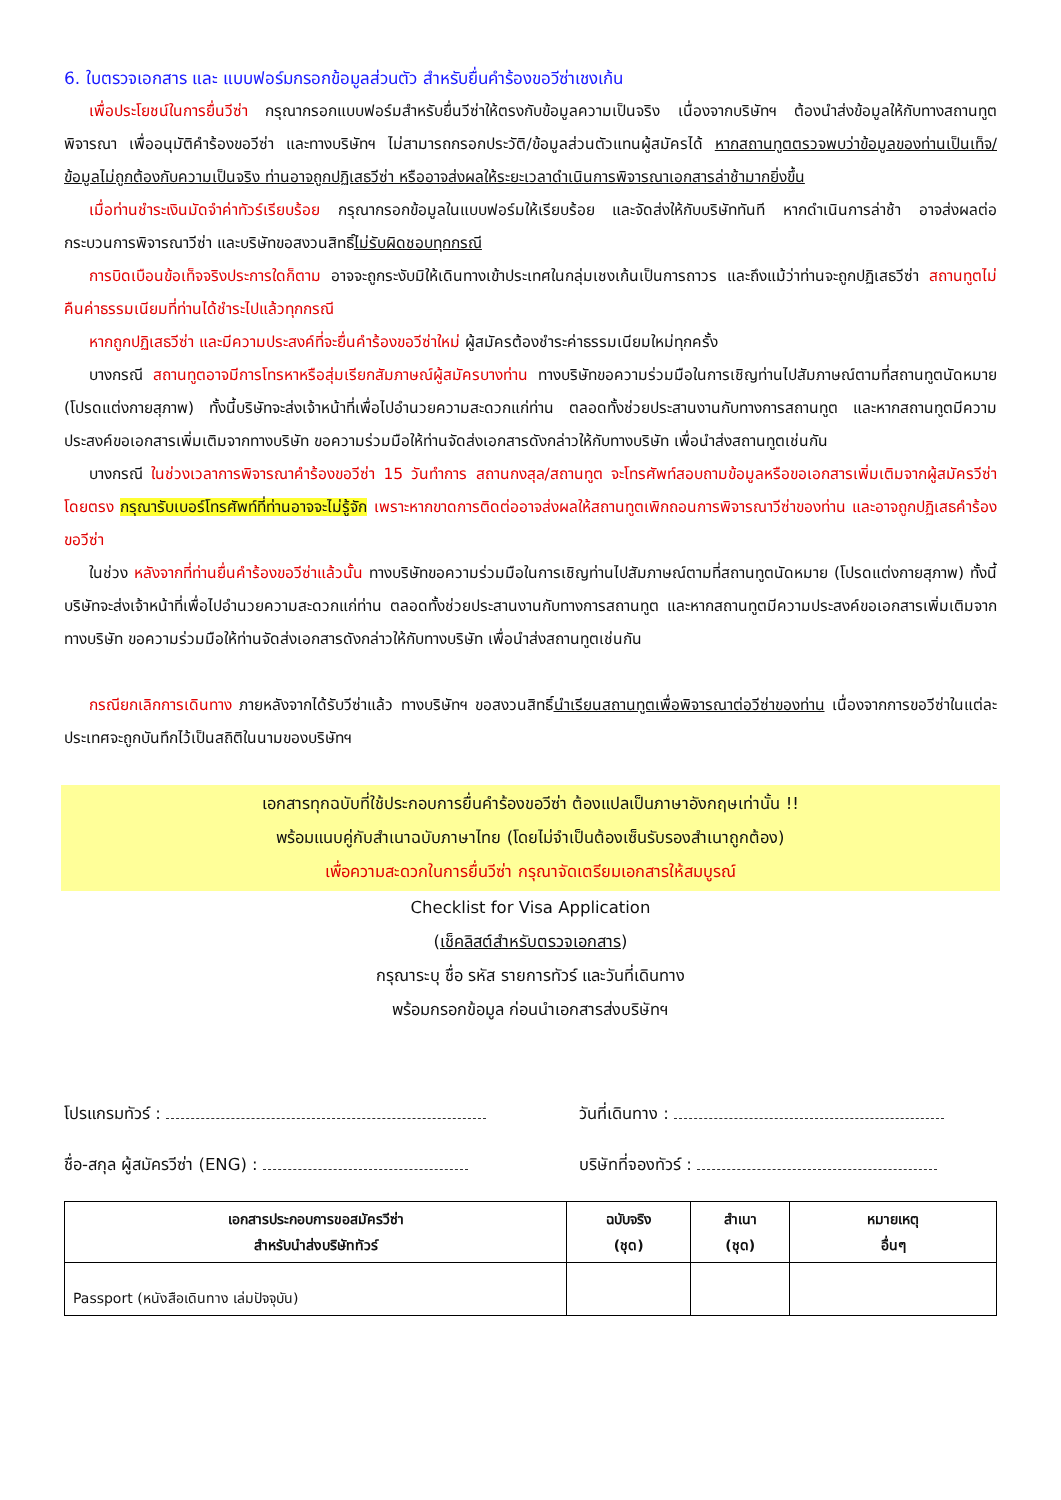6. ใบตรวจเอกสาร และ แบบฟอร์มกรอกข้อมูลส่วนตัว สำหรับยื่นคำร้องขอวีซ่าเชงเก้น
เพื่อประโยชน์ในการยื่นวีซ่า กรุณากรอกแบบฟอร์มสำหรับยื่นวีซ่าให้ตรงกับข้อมูลความเป็นจริง เนื่องจากบริษัทฯ ต้องนำส่งข้อมูลให้กับทางสถานทูตพิจารณา เพื่ออนุมัติคำร้องขอวีซ่า และทางบริษัทฯ ไม่สามารถกรอกประวัติ/ข้อมูลส่วนตัวแทนผู้สมัครได้ หากสถานทูตตรวจพบว่าข้อมูลของท่านเป็นเท็จ/ข้อมูลไม่ถูกต้องกับความเป็นจริง ท่านอาจถูกปฏิเสธวีซ่า หรืออาจส่งผลให้ระยะเวลาดำเนินการพิจารณาเอกสารล่าช้ามากยิ่งขึ้น
เมื่อท่านชำระเงินมัดจำค่าทัวร์เรียบร้อย กรุณากรอกข้อมูลในแบบฟอร์มให้เรียบร้อย และจัดส่งให้กับบริษัททันที หากดำเนินการล่าช้า อาจส่งผลต่อกระบวนการพิจารณาวีซ่า และบริษัทขอสงวนสิทธิ์ไม่รับผิดชอบทุกกรณี
การบิดเบือนข้อเท็จจริงประการใดก็ตาม อาจจะถูกระงับมิให้เดินทางเข้าประเทศในกลุ่มเชงเก้นเป็นการถาวร และถึงแม้ว่าท่านจะถูกปฏิเสธวีซ่า สถานทูตไม่คืนค่าธรรมเนียมที่ท่านได้ชำระไปแล้วทุกกรณี
หากถูกปฏิเสธวีซ่า และมีความประสงค์ที่จะยื่นคำร้องขอวีซ่าใหม่ ผู้สมัครต้องชำระค่าธรรมเนียมใหม่ทุกครั้ง
บางกรณี สถานทูตอาจมีการโทรหาหรือสุ่มเรียกสัมภาษณ์ผู้สมัครบางท่าน ทางบริษัทขอความร่วมมือในการเชิญท่านไปสัมภาษณ์ตามที่สถานทูตนัดหมาย (โปรดแต่งกายสุภาพ) ทั้งนี้บริษัทจะส่งเจ้าหน้าที่เพื่อไปอำนวยความสะดวกแก่ท่าน ตลอดทั้งช่วยประสานงานกับทางการสถานทูต และหากสถานทูตมีความประสงค์ขอเอกสารเพิ่มเติมจากทางบริษัท ขอความร่วมมือให้ท่านจัดส่งเอกสารดังกล่าวให้กับทางบริษัท เพื่อนำส่งสถานทูตเช่นกัน
บางกรณี ในช่วงเวลาการพิจารณาคำร้องขอวีซ่า 15 วันทำการ สถานกงสุล/สถานทูต จะโทรศัพท์สอบถามข้อมูลหรือขอเอกสารเพิ่มเติมจากผู้สมัครวีซ่าโดยตรง กรุณารับเบอร์โทรศัพท์ที่ท่านอาจจะไม่รู้จัก เพราะหากขาดการติดต่ออาจส่งผลให้สถานทูตเพิกถอนการพิจารณาวีซ่าของท่าน และอาจถูกปฏิเสธคำร้องขอวีซ่า
ในช่วง หลังจากที่ท่านยื่นคำร้องขอวีซ่าแล้วนั้น ทางบริษัทขอความร่วมมือในการเชิญท่านไปสัมภาษณ์ตามที่สถานทูตนัดหมาย (โปรดแต่งกายสุภาพ) ทั้งนี้บริษัทจะส่งเจ้าหน้าที่เพื่อไปอำนวยความสะดวกแก่ท่าน ตลอดทั้งช่วยประสานงานกับทางการสถานทูต และหากสถานทูตมีความประสงค์ขอเอกสารเพิ่มเติมจากทางบริษัท ขอความร่วมมือให้ท่านจัดส่งเอกสารดังกล่าวให้กับทางบริษัท เพื่อนำส่งสถานทูตเช่นกัน
กรณียกเลิกการเดินทาง ภายหลังจากได้รับวีซ่าแล้ว ทางบริษัทฯ ขอสงวนสิทธิ์นำเรียนสถานทูตเพื่อพิจารณาต่อวีซ่าของท่าน เนื่องจากการขอวีซ่าในแต่ละประเทศจะถูกบันทึกไว้เป็นสถิติในนามของบริษัทฯ
เอกสารทุกฉบับที่ใช้ประกอบการยื่นคำร้องขอวีซ่า ต้องแปลเป็นภาษาอังกฤษเท่านั้น !!
พร้อมแนบคู่กับสำเนาฉบับภาษาไทย (โดยไม่จำเป็นต้องเซ็นรับรองสำเนาถูกต้อง)
เพื่อความสะดวกในการยื่นวีซ่า กรุณาจัดเตรียมเอกสารให้สมบูรณ์
Checklist for Visa Application
(เช็คลิสต์สำหรับตรวจเอกสาร)
กรุณาระบุ ชื่อ รหัส รายการทัวร์ และวันที่เดินทาง
พร้อมกรอกข้อมูล ก่อนนำเอกสารส่งบริษัทฯ
โปรแกรมทัวร์ :
วันที่เดินทาง :
ชื่อ-สกุล ผู้สมัครวีซ่า (ENG) :
บริษัทที่จองทัวร์ :
| เอกสารประกอบการขอสมัครวีซ่า สำหรับนำส่งบริษัททัวร์ | ฉบับจริง (ชุด) | สำเนา (ชุด) | หมายเหตุ อื่นๆ |
| --- | --- | --- | --- |
| Passport (หนังสือเดินทาง เล่มปัจจุบัน) | | | |